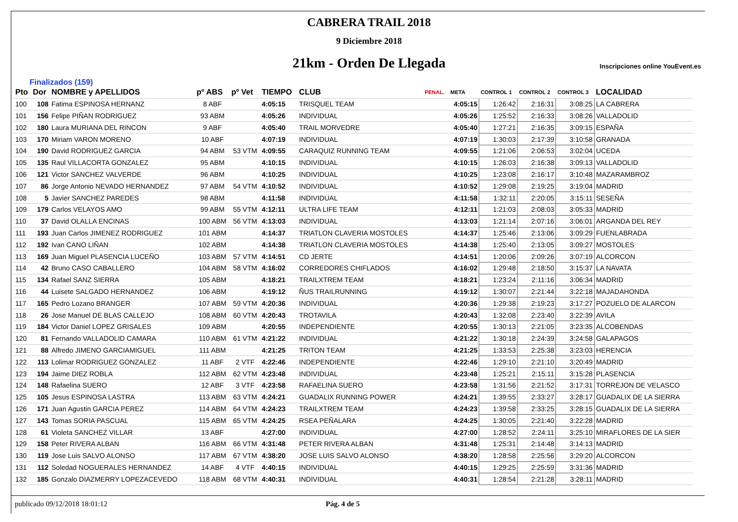CABRERA TRAIL 2018
9 Diciembre 2018
21km - Orden De Llegada
Inscripciones online YouEvent.es
Finalizados (159)
| Pto | Dor | NOMBRE y APELLIDOS | pº ABS | pº Vet | TIEMPO | CLUB | PENAL. | META | CONTROL 1 | CONTROL 2 | CONTROL 3 | LOCALIDAD |
| --- | --- | --- | --- | --- | --- | --- | --- | --- | --- | --- | --- | --- |
| 100 | 108 | Fatima ESPINOSA HERNANZ | 8 ABF | | 4:05:15 | TRISQUEL TEAM | | 4:05:15 | 1:26:42 | 2:16:31 | 3:08:25 | LA CABRERA |
| 101 | 156 | Felipe PIÑAN RODRIGUEZ | 93 ABM | | 4:05:26 | INDIVIDUAL | | 4:05:26 | 1:25:52 | 2:16:33 | 3:08:26 | VALLADOLID |
| 102 | 180 | Laura MURIANA DEL RINCON | 9 ABF | | 4:05:40 | TRAIL MORVEDRE | | 4:05:40 | 1:27:21 | 2:16:35 | 3:09:15 | ESPAÑA |
| 103 | 170 | Miriam VARON MORENO | 10 ABF | | 4:07:19 | INDIVIDUAL | | 4:07:19 | 1:30:03 | 2:17:39 | 3:10:58 | GRANADA |
| 104 | 190 | David RODRIGUEZ GARCIA | 94 ABM | 53 VTM | 4:09:55 | CARAQUIZ RUNNING TEAM | | 4:09:55 | 1:21:06 | 2:06:53 | 3:02:04 | UCEDA |
| 105 | 135 | Raul VILLACORTA GONZALEZ | 95 ABM | | 4:10:15 | INDIVIDUAL | | 4:10:15 | 1:26:03 | 2:16:38 | 3:09:13 | VALLADOLID |
| 106 | 121 | Victor SANCHEZ VALVERDE | 96 ABM | | 4:10:25 | INDIVIDUAL | | 4:10:25 | 1:23:08 | 2:16:17 | 3:10:48 | MAZARAMBROZ |
| 107 | 86 | Jorge Antonio NEVADO HERNANDEZ | 97 ABM | 54 VTM | 4:10:52 | INDIVIDUAL | | 4:10:52 | 1:29:08 | 2:19:25 | 3:19:04 | MADRID |
| 108 | 5 | Javier SANCHEZ PAREDES | 98 ABM | | 4:11:58 | INDIVIDUAL | | 4:11:58 | 1:32:11 | 2:20:05 | 3:15:11 | SESEÑA |
| 109 | 179 | Carlos VELAYOS AMO | 99 ABM | 55 VTM | 4:12:11 | ULTRA LIFE TEAM | | 4:12:11 | 1:21:03 | 2:08:03 | 3:05:33 | MADRID |
| 110 | 37 | David OLALLA ENCINAS | 100 ABM | 56 VTM | 4:13:03 | INDIVIDUAL | | 4:13:03 | 1:21:14 | 2:07:16 | 3:06:01 | ARGANDA DEL REY |
| 111 | 193 | Juan Carlos JIMENEZ RODRIGUEZ | 101 ABM | | 4:14:37 | TRIATLON CLAVERIA MOSTOLES | | 4:14:37 | 1:25:46 | 2:13:06 | 3:09:29 | FUENLABRADA |
| 112 | 192 | Ivan CANO LIÑAN | 102 ABM | | 4:14:38 | TRIATLON CLAVERIA MOSTOLES | | 4:14:38 | 1:25:40 | 2:13:05 | 3:09:27 | MOSTOLES |
| 113 | 169 | Juan Miguel PLASENCIA LUCEÑO | 103 ABM | 57 VTM | 4:14:51 | CD JERTE | | 4:14:51 | 1:20:06 | 2:09:26 | 3:07:19 | ALCORCON |
| 114 | 42 | Bruno CASO CABALLERO | 104 ABM | 58 VTM | 4:16:02 | CORREDORES CHIFLADOS | | 4:16:02 | 1:29:48 | 2:18:50 | 3:15:37 | LA NAVATA |
| 115 | 134 | Rafael SANZ SIERRA | 105 ABM | | 4:18:21 | TRAILXTREM TEAM | | 4:18:21 | 1:23:24 | 2:11:16 | 3:06:34 | MADRID |
| 116 | 44 | Luisete SALGADO HERNANDEZ | 106 ABM | | 4:19:12 | ÑUS TRAILRUNNING | | 4:19:12 | 1:30:07 | 2:21:44 | 3:22:18 | MAJADAHONDA |
| 117 | 165 | Pedro Lozano BRANGER | 107 ABM | 59 VTM | 4:20:36 | INDIVIDUAL | | 4:20:36 | 1:29:38 | 2:19:23 | 3:17:27 | POZUELO DE ALARCON |
| 118 | 26 | Jose Manuel DE BLAS CALLEJO | 108 ABM | 60 VTM | 4:20:43 | TROTAVILA | | 4:20:43 | 1:32:08 | 2:23:40 | 3:22:39 | AVILA |
| 119 | 184 | Victor Daniel LOPEZ GRISALES | 109 ABM | | 4:20:55 | INDEPENDIENTE | | 4:20:55 | 1:30:13 | 2:21:05 | 3:23:35 | ALCOBENDAS |
| 120 | 81 | Fernando VALLADOLID CAMARA | 110 ABM | 61 VTM | 4:21:22 | INDIVIDUAL | | 4:21:22 | 1:30:18 | 2:24:39 | 3:24:58 | GALAPAGOS |
| 121 | 88 | Alfredo JIMENO GARCIAMIGUEL | 111 ABM | | 4:21:25 | TRITON TEAM | | 4:21:25 | 1:33:53 | 2:25:38 | 3:23:03 | HERENCIA |
| 122 | 113 | Lolimar RODRIGUEZ GONZALEZ | 11 ABF | 2 VTF | 4:22:46 | INDEPENDIENTE | | 4:22:46 | 1:29:10 | 2:21:10 | 3:20:49 | MADRID |
| 123 | 194 | Jaime DIEZ ROBLA | 112 ABM | 62 VTM | 4:23:48 | INDIVIDUAL | | 4:23:48 | 1:25:21 | 2:15:11 | 3:15:28 | PLASENCIA |
| 124 | 148 | Rafaelina SUERO | 12 ABF | 3 VTF | 4:23:58 | RAFAELINA SUERO | | 4:23:58 | 1:31:56 | 2:21:52 | 3:17:31 | TORREJON DE VELASCO |
| 125 | 105 | Jesus ESPINOSA LASTRA | 113 ABM | 63 VTM | 4:24:21 | GUADALIX RUNNING POWER | | 4:24:21 | 1:39:55 | 2:33:27 | 3:28:17 | GUADALIX DE LA SIERRA |
| 126 | 171 | Juan Agustin GARCIA PEREZ | 114 ABM | 64 VTM | 4:24:23 | TRAILXTREM TEAM | | 4:24:23 | 1:39:58 | 2:33:25 | 3:28:15 | GUADALIX DE LA SIERRA |
| 127 | 143 | Tomas SORIA PASCUAL | 115 ABM | 65 VTM | 4:24:25 | RSEA PEÑALARA | | 4:24:25 | 1:30:05 | 2:21:40 | 3:22:28 | MADRID |
| 128 | 61 | Violeta SANCHEZ VILLAR | 13 ABF | | 4:27:00 | INDIVIDUAL | | 4:27:00 | 1:28:52 | 2:24:11 | 3:25:10 | MIRAFLORES DE LA SIER |
| 129 | 158 | Peter RIVERA ALBAN | 116 ABM | 66 VTM | 4:31:48 | PETER RIVERA ALBAN | | 4:31:48 | 1:25:31 | 2:14:48 | 3:14:13 | MADRID |
| 130 | 119 | Jose Luis SALVO ALONSO | 117 ABM | 67 VTM | 4:38:20 | JOSE LUIS SALVO ALONSO | | 4:38:20 | 1:28:58 | 2:25:56 | 3:29:20 | ALCORCON |
| 131 | 112 | Soledad NOGUERALES HERNANDEZ | 14 ABF | 4 VTF | 4:40:15 | INDIVIDUAL | | 4:40:15 | 1:29:25 | 2:25:59 | 3:31:36 | MADRID |
| 132 | 185 | Gonzalo DIAZMERRY LOPEZACEVEDO | 118 ABM | 68 VTM | 4:40:31 | INDIVIDUAL | | 4:40:31 | 1:28:54 | 2:21:28 | 3:28:11 | MADRID |
publicado 09/12/2018 18:01:12 Pág. 4 de 5